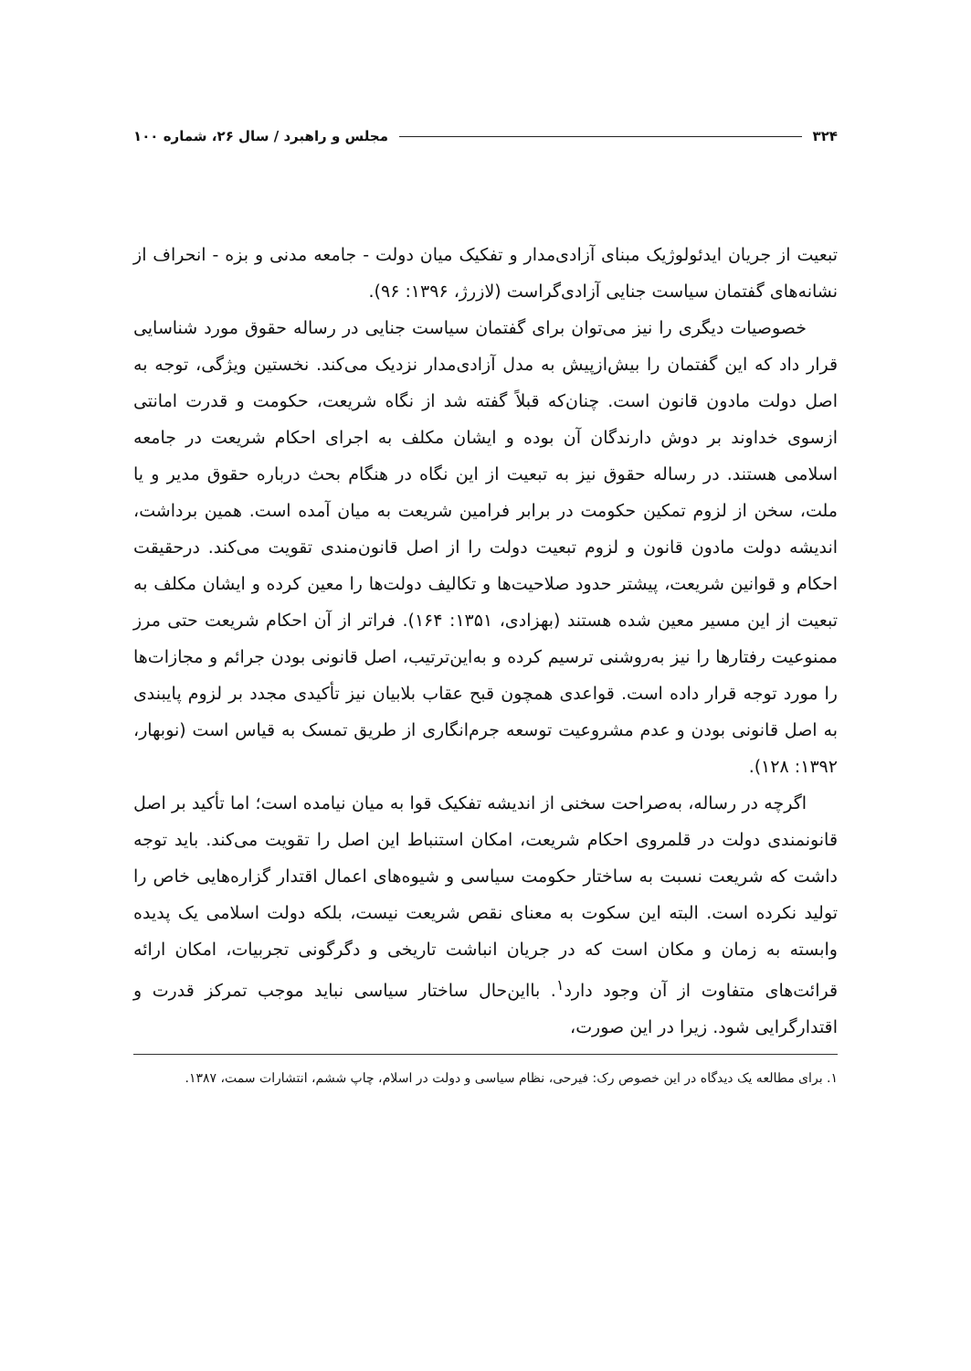۳۲۴ مجلس و راهبرد / سال ۲۶، شماره ۱۰۰
تبعیت از جریان ایدئولوژیک مبنای آزادی‌مدار و تفکیک میان دولت - جامعه مدنی و بزه - انحراف از نشانه‌های گفتمان سیاست جنایی آزادی‌گراست (لازرژ، ۱۳۹۶: ۹۶).
خصوصیات دیگری را نیز می‌توان برای گفتمان سیاست جنایی در رساله حقوق مورد شناسایی قرار داد که این گفتمان را بیش‌ازپیش به مدل آزادی‌مدار نزدیک می‌کند. نخستین ویژگی، توجه به اصل دولت مادون قانون است. چنان‌که قبلاً گفته شد از نگاه شریعت، حکومت و قدرت امانتی ازسوی خداوند بر دوش دارندگان آن بوده و ایشان مکلف به اجرای احکام شریعت در جامعه اسلامی هستند. در رساله حقوق نیز به تبعیت از این نگاه در هنگام بحث درباره حقوق مدیر و یا ملت، سخن از لزوم تمکین حکومت در برابر فرامین شریعت به میان آمده است. همین برداشت، اندیشه دولت مادون قانون و لزوم تبعیت دولت را از اصل قانون‌مندی تقویت می‌کند. درحقیقت احکام و قوانین شریعت، پیشتر حدود صلاحیت‌ها و تکالیف دولت‌ها را معین کرده و ایشان مکلف به تبعیت از این مسیر معین شده هستند (بهزادی، ۱۳۵۱: ۱۶۴). فراتر از آن احکام شریعت حتی مرز ممنوعیت رفتارها را نیز به‌روشنی ترسیم کرده و به‌این‌ترتیب، اصل قانونی بودن جرائم و مجازات‌ها را مورد توجه قرار داده است. قواعدی همچون قبح عقاب بلابیان نیز تأکیدی مجدد بر لزوم پایبندی به اصل قانونی بودن و عدم مشروعیت توسعه جرم‌انگاری از طریق تمسک به قیاس است (نوبهار، ۱۳۹۲: ۱۲۸).
اگرچه در رساله، به‌صراحت سخنی از اندیشه تفکیک قوا به میان نیامده است؛ اما تأکید بر اصل قانونمندی دولت در قلمروی احکام شریعت، امکان استنباط این اصل را تقویت می‌کند. باید توجه داشت که شریعت نسبت به ساختار حکومت سیاسی و شیوه‌های اعمال اقتدار گزاره‌هایی خاص را تولید نکرده است. البته این سکوت به معنای نقص شریعت نیست، بلکه دولت اسلامی یک پدیده وابسته به زمان و مکان است که در جریان انباشت تاریخی و دگرگونی تجربیات، امکان ارائه قرائت‌های متفاوت از آن وجود دارد<sup>۱</sup>. بااین‌حال ساختار سیاسی نباید موجب تمرکز قدرت و اقتدارگرایی شود. زیرا در این صورت،
۱. برای مطالعه یک دیدگاه در این خصوص رک: فیرحی، نظام سیاسی و دولت در اسلام، چاپ ششم، انتشارات سمت، ۱۳۸۷.